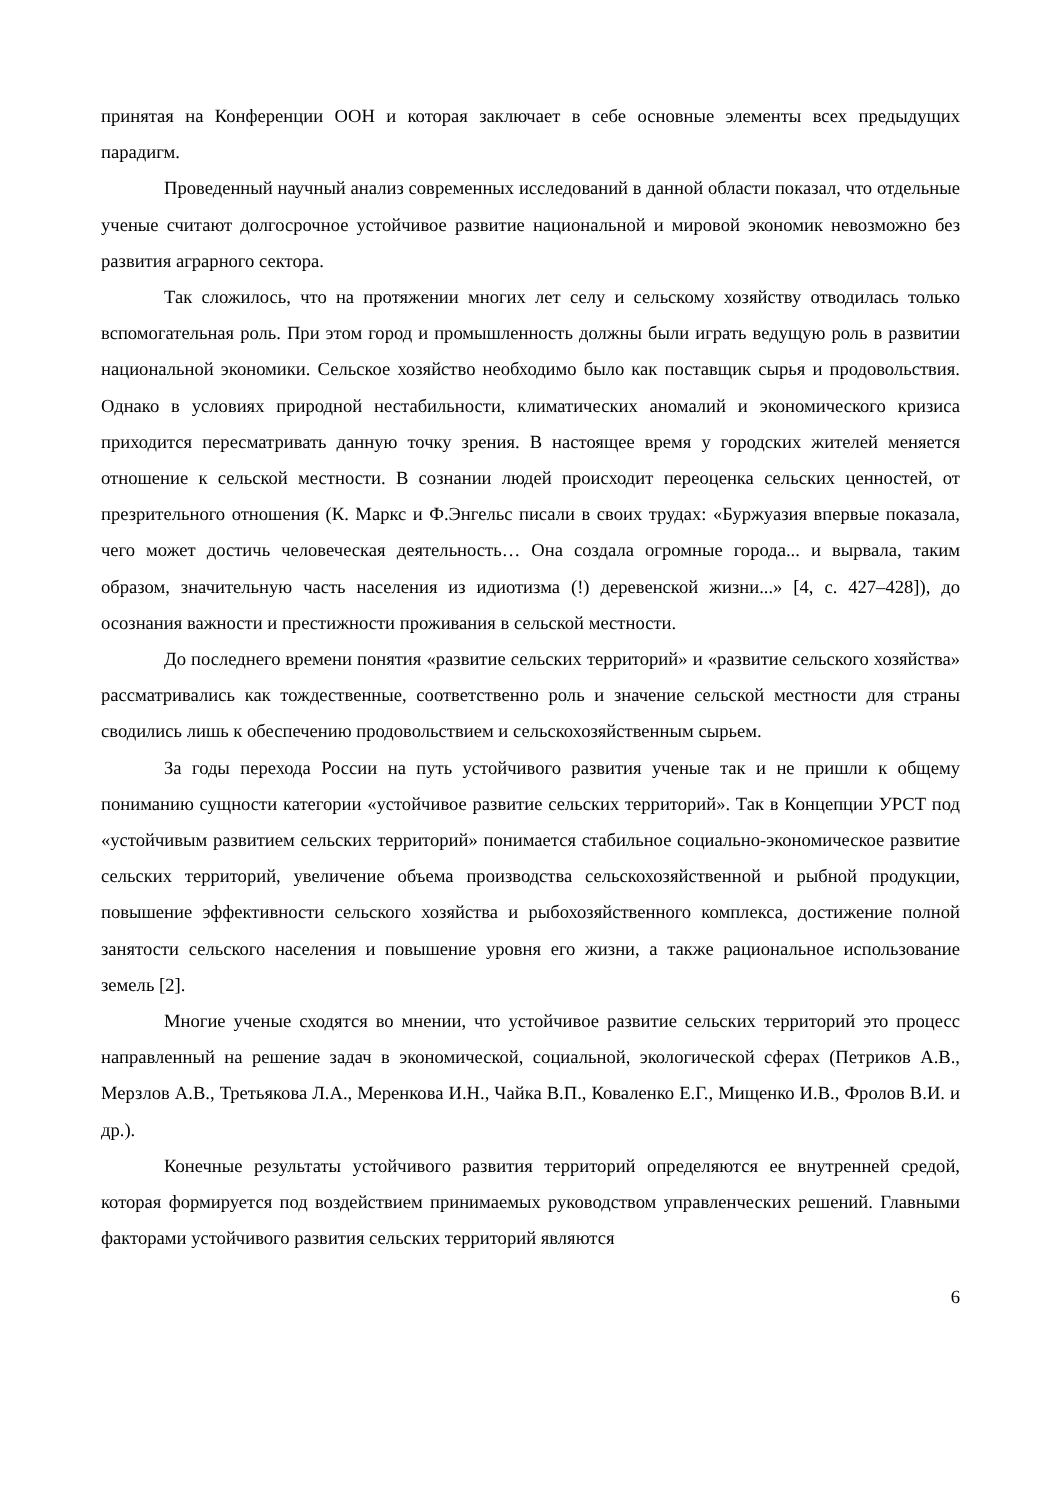принятая на Конференции ООН и которая заключает в себе основные элементы всех предыдущих парадигм.
Проведенный научный анализ современных исследований в данной области показал, что отдельные ученые считают долгосрочное устойчивое развитие национальной и мировой экономик невозможно без развития аграрного сектора.
Так сложилось, что на протяжении многих лет селу и сельскому хозяйству отводилась только вспомогательная роль. При этом город и промышленность должны были играть ведущую роль в развитии национальной экономики. Сельское хозяйство необходимо было как поставщик сырья и продовольствия. Однако в условиях природной нестабильности, климатических аномалий и экономического кризиса приходится пересматривать данную точку зрения. В настоящее время у городских жителей меняется отношение к сельской местности. В сознании людей происходит переоценка сельских ценностей, от презрительного отношения (К. Маркс и Ф.Энгельс писали в своих трудах: «Буржуазия впервые показала, чего может достичь человеческая деятельность… Она создала огромные города... и вырвала, таким образом, значительную часть населения из идиотизма (!) деревенской жизни...» [4, с. 427–428]), до осознания важности и престижности проживания в сельской местности.
До последнего времени понятия «развитие сельских территорий» и «развитие сельского хозяйства» рассматривались как тождественные, соответственно роль и значение сельской местности для страны сводились лишь к обеспечению продовольствием и сельскохозяйственным сырьем.
За годы перехода России на путь устойчивого развития ученые так и не пришли к общему пониманию сущности категории «устойчивое развитие сельских территорий». Так в Концепции УРСТ под «устойчивым развитием сельских территорий» понимается стабильное социально-экономическое развитие сельских территорий, увеличение объема производства сельскохозяйственной и рыбной продукции, повышение эффективности сельского хозяйства и рыбохозяйственного комплекса, достижение полной занятости сельского населения и повышение уровня его жизни, а также рациональное использование земель [2].
Многие ученые сходятся во мнении, что устойчивое развитие сельских территорий это процесс направленный на решение задач в экономической, социальной, экологической сферах (Петриков А.В., Мерзлов А.В., Третьякова Л.А., Меренкова И.Н., Чайка В.П., Коваленко Е.Г., Мищенко И.В., Фролов В.И. и др.).
Конечные результаты устойчивого развития территорий определяются ее внутренней средой, которая формируется под воздействием принимаемых руководством управленческих решений. Главными факторами устойчивого развития сельских территорий являются
6